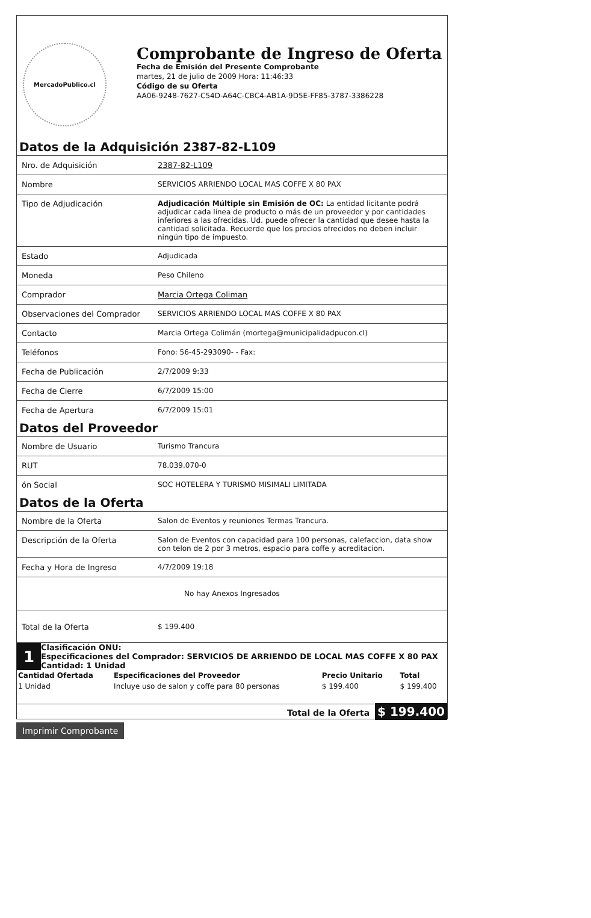MercadoPublico.cl
Comprobante de Ingreso de Oferta
Fecha de Emisión del Presente Comprobante
martes, 21 de julio de 2009 Hora: 11:46:33
Código de su Oferta
AA06-9248-7627-C54D-A64C-CBC4-AB1A-9D5E-FF85-3787-3386228
Datos de la Adquisición 2387-82-L109
| Nro. de Adquisición | 2387-82-L109 |
| Nombre | SERVICIOS ARRIENDO LOCAL MAS COFFE X 80 PAX |
| Tipo de Adjudicación | Adjudicación Múltiple sin Emisión de OC: La entidad licitante podrá adjudicar cada línea de producto o más de un proveedor y por cantidades inferiores a las ofrecidas. Ud. puede ofrecer la cantidad que desee hasta la cantidad solicitada. Recuerde que los precios ofrecidos no deben incluir ningún tipo de impuesto. |
| Estado | Adjudicada |
| Moneda | Peso Chileno |
| Comprador | Marcia Ortega Coliman |
| Observaciones del Comprador | SERVICIOS ARRIENDO LOCAL MAS COFFE X 80 PAX |
| Contacto | Marcia Ortega Colimán (mortega@municipalidadpucon.cl) |
| Teléfonos | Fono: 56-45-293090- - Fax: |
| Fecha de Publicación | 2/7/2009 9:33 |
| Fecha de Cierre | 6/7/2009 15:00 |
| Fecha de Apertura | 6/7/2009 15:01 |
Datos del Proveedor
| Nombre de Usuario | Turismo Trancura |
| RUT | 78.039.070-0 |
| ón Social | SOC HOTELERA Y TURISMO MISIMALI LIMITADA |
Datos de la Oferta
| Nombre de la Oferta | Salon de Eventos y reuniones Termas Trancura. |
| Descripción de la Oferta | Salon de Eventos con capacidad para 100 personas, calefaccion, data show con telon de 2 por 3 metros, espacio para coffe y acreditacion. |
| Fecha y Hora de Ingreso | 4/7/2009 19:18 |
No hay Anexos Ingresados
| Total de la Oferta | $ 199.400 |
1
Clasificación ONU:
Especificaciones del Comprador: SERVICIOS DE ARRIENDO DE LOCAL MAS COFFE X 80 PAX
Cantidad: 1 Unidad
| Cantidad Ofertada | Especificaciones del Proveedor | Precio Unitario | Total |
| --- | --- | --- | --- |
| 1 Unidad | Incluye uso de salon y coffe para 80 personas | $ 199.400 | $ 199.400 |
Total de la Oferta $ 199.400
Imprimir Comprobante